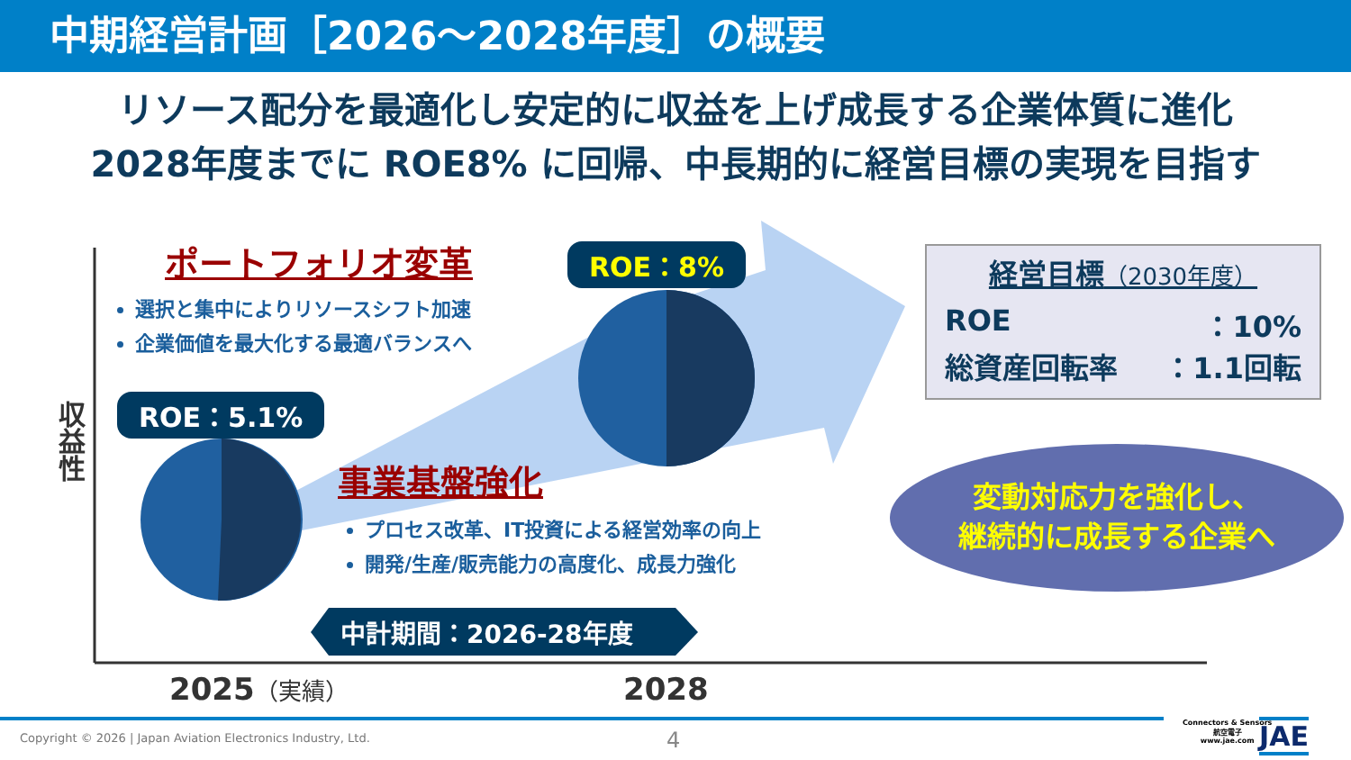中期経営計画［2026～2028年度］の概要
リソース配分を最適化し安定的に収益を上げ成長する企業体質に進化
2028年度までに ROE8% に回帰、中長期的に経営目標の実現を目指す
収益性
ポートフォリオ変革
選択と集中によりリソースシフト加速
企業価値を最大化する最適バランスへ
ROE：8%
ROE：5.1%
事業基盤強化
プロセス改革、IT投資による経営効率の向上
開発/生産/販売能力の高度化、成長力強化
中計期間：2026-28年度
経営目標（2030年度）
ROE ：10%
総資産回転率 ：1.1回転
変動対応力を強化し、
継続的に成長する企業へ
2025（実績） 2028
Copyright © 2026 | Japan Aviation Electronics Industry, Ltd.
4
Connectors & Sensors
航空電子
www.jae.com
JAE